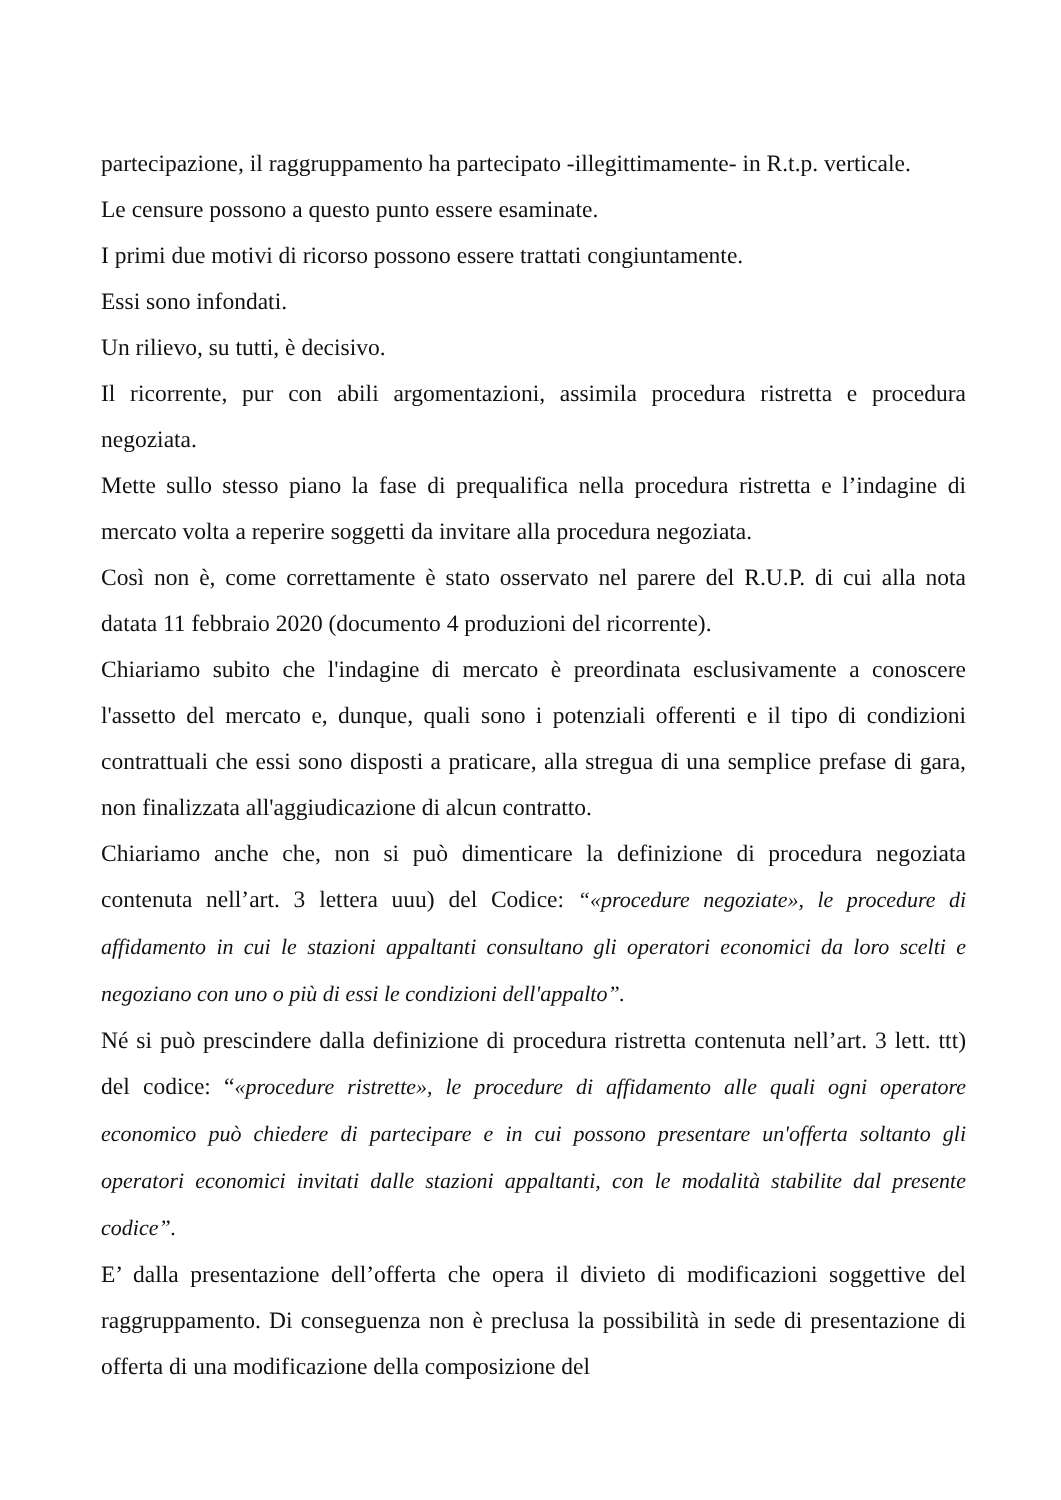partecipazione, il raggruppamento ha partecipato -illegittimamente- in R.t.p. verticale.
Le censure possono a questo punto essere esaminate.
I primi due motivi di ricorso possono essere trattati congiuntamente.
Essi sono infondati.
Un rilievo, su tutti, è decisivo.
Il ricorrente, pur con abili argomentazioni, assimila procedura ristretta e procedura negoziata.
Mette sullo stesso piano la fase di prequalifica nella procedura ristretta e l’indagine di mercato volta a reperire soggetti da invitare alla procedura negoziata.
Così non è, come correttamente è stato osservato nel parere del R.U.P. di cui alla nota datata 11 febbraio 2020 (documento 4 produzioni del ricorrente).
Chiariamo subito che l'indagine di mercato è preordinata esclusivamente a conoscere l'assetto del mercato e, dunque, quali sono i potenziali offerenti e il tipo di condizioni contrattuali che essi sono disposti a praticare, alla stregua di una semplice prefase di gara, non finalizzata all'aggiudicazione di alcun contratto.
Chiariamo anche che, non si può dimenticare la definizione di procedura negoziata contenuta nell’art. 3 lettera uuu) del Codice: “«procedure negoziate», le procedure di affidamento in cui le stazioni appaltanti consultano gli operatori economici da loro scelti e negoziano con uno o più di essi le condizioni dell'appalto”.
Né si può prescindere dalla definizione di procedura ristretta contenuta nell’art. 3 lett. ttt) del codice: “«procedure ristrette», le procedure di affidamento alle quali ogni operatore economico può chiedere di partecipare e in cui possono presentare un'offerta soltanto gli operatori economici invitati dalle stazioni appaltanti, con le modalità stabilite dal presente codice”.
E’ dalla presentazione dell’offerta che opera il divieto di modificazioni soggettive del raggruppamento. Di conseguenza non è preclusa la possibilità in sede di presentazione di offerta di una modificazione della composizione del